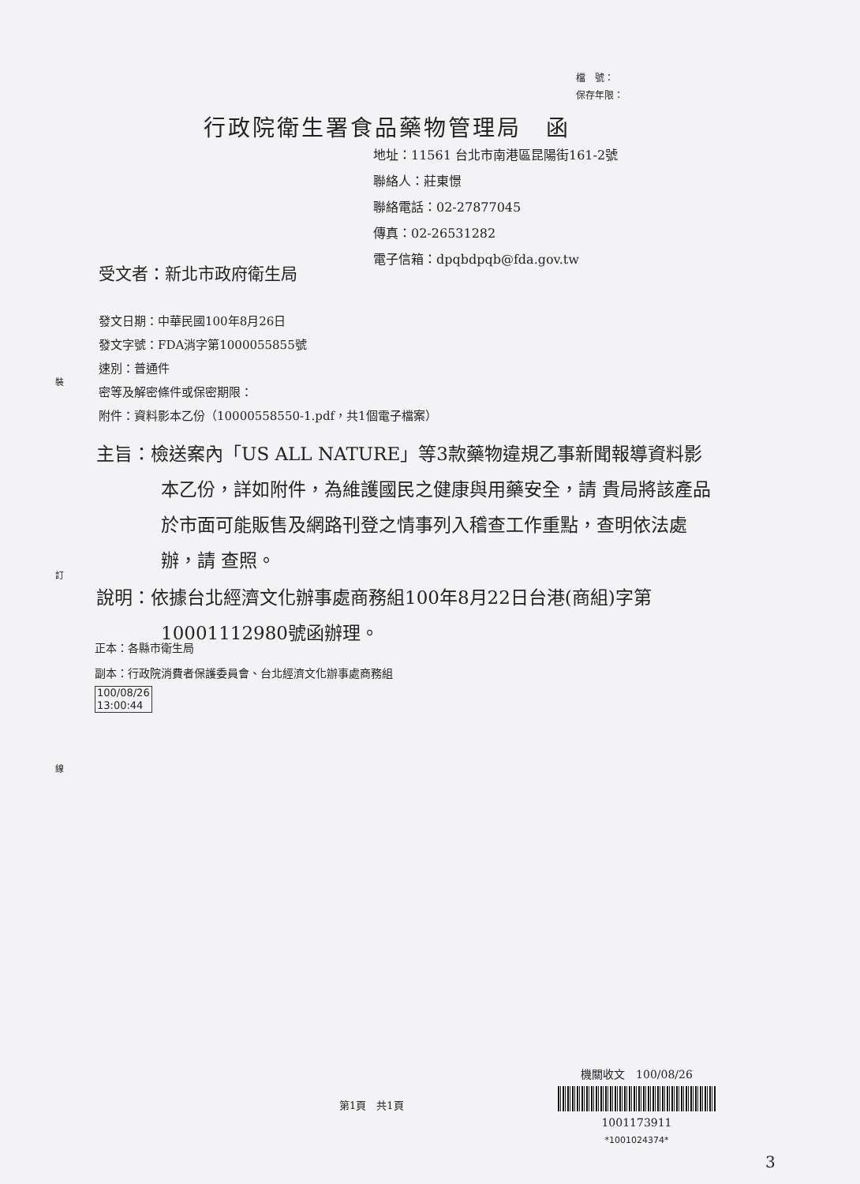檔　號：
保存年限：
行政院衛生署食品藥物管理局　函
地址：11561 台北市南港區昆陽街161-2號
聯絡人：莊東憬
聯絡電話：02-27877045
傳真：02-26531282
電子信箱：dpqbdpqb@fda.gov.tw
受文者：新北市政府衛生局
發文日期：中華民國100年8月26日
發文字號：FDA消字第1000055855號
速別：普通件
密等及解密條件或保密期限：
附件：資料影本乙份（10000558550-1.pdf，共1個電子檔案）
裝
訂
線
主旨：檢送案內「US ALL NATURE」等3款藥物違規乙事新聞報導資料影本乙份，詳如附件，為維護國民之健康與用藥安全，請 貴局將該產品於市面可能販售及網路刊登之情事列入稽查工作重點，查明依法處辦，請 查照。
說明：依據台北經濟文化辦事處商務組100年8月22日台港(商組)字第10001112980號函辦理。
正本：各縣市衛生局
副本：行政院消費者保護委員會、台北經濟文化辦事處商務組
100/08/26
13:00:44
第1頁　共1頁
機關收文　100/08/26
1001173911
*1001024374*
3